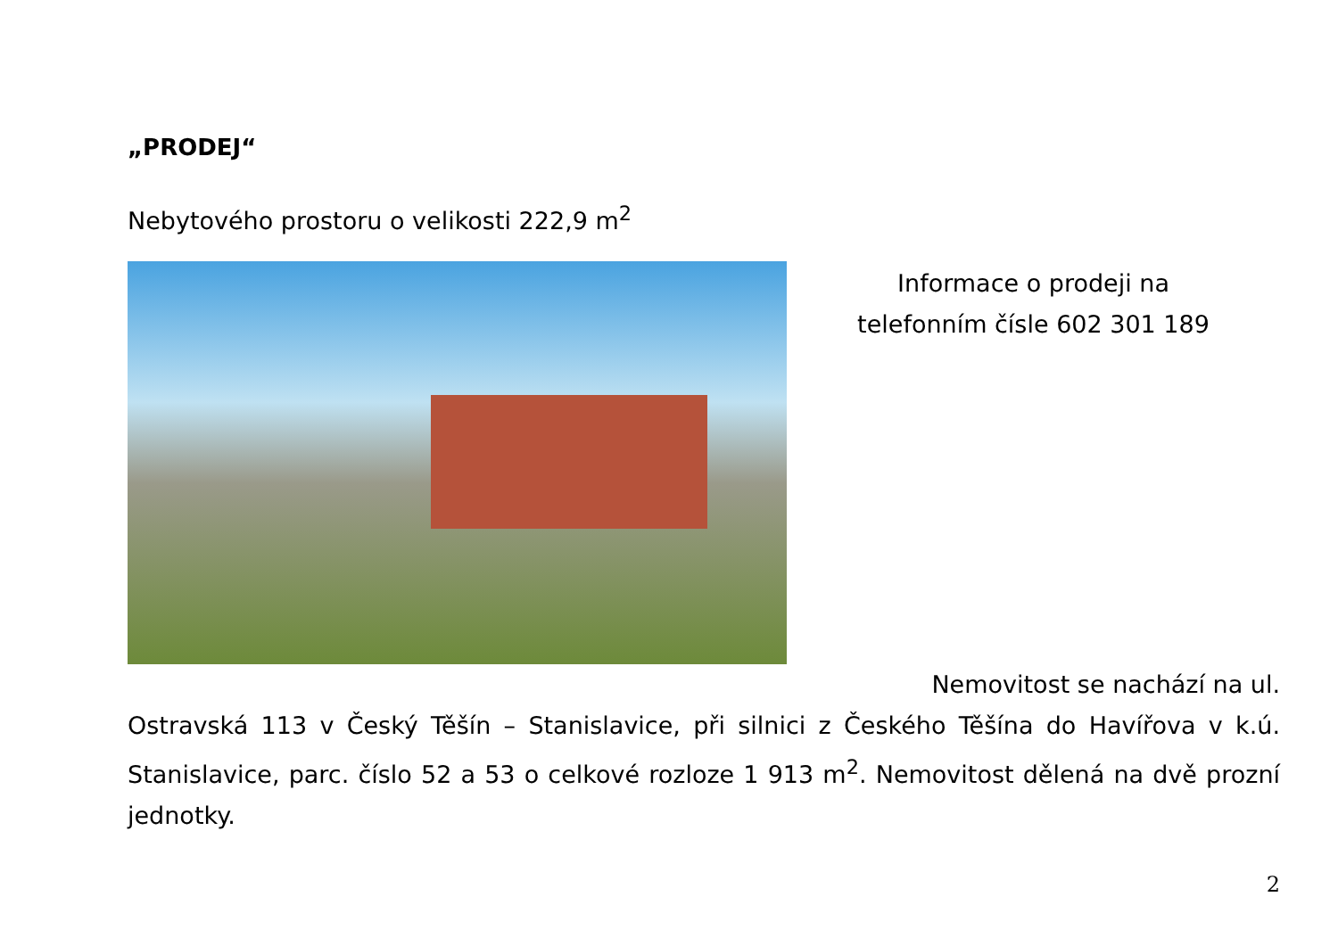„PRODEJ“
Nebytového prostoru o velikosti 222,9 m<sup>2</sup>
Informace o prodeji na
telefonním čísle 602 301 189
Nemovitost se nachází na ul.
Ostravská 113 v Český Těšín – Stanislavice, při silnici z Českého Těšína do Havířova v k.ú. Stanislavice, parc. číslo 52 a 53 o celkové rozloze 1 913 m<sup>2</sup>. Nemovitost dělená na dvě prozní jednotky.
2